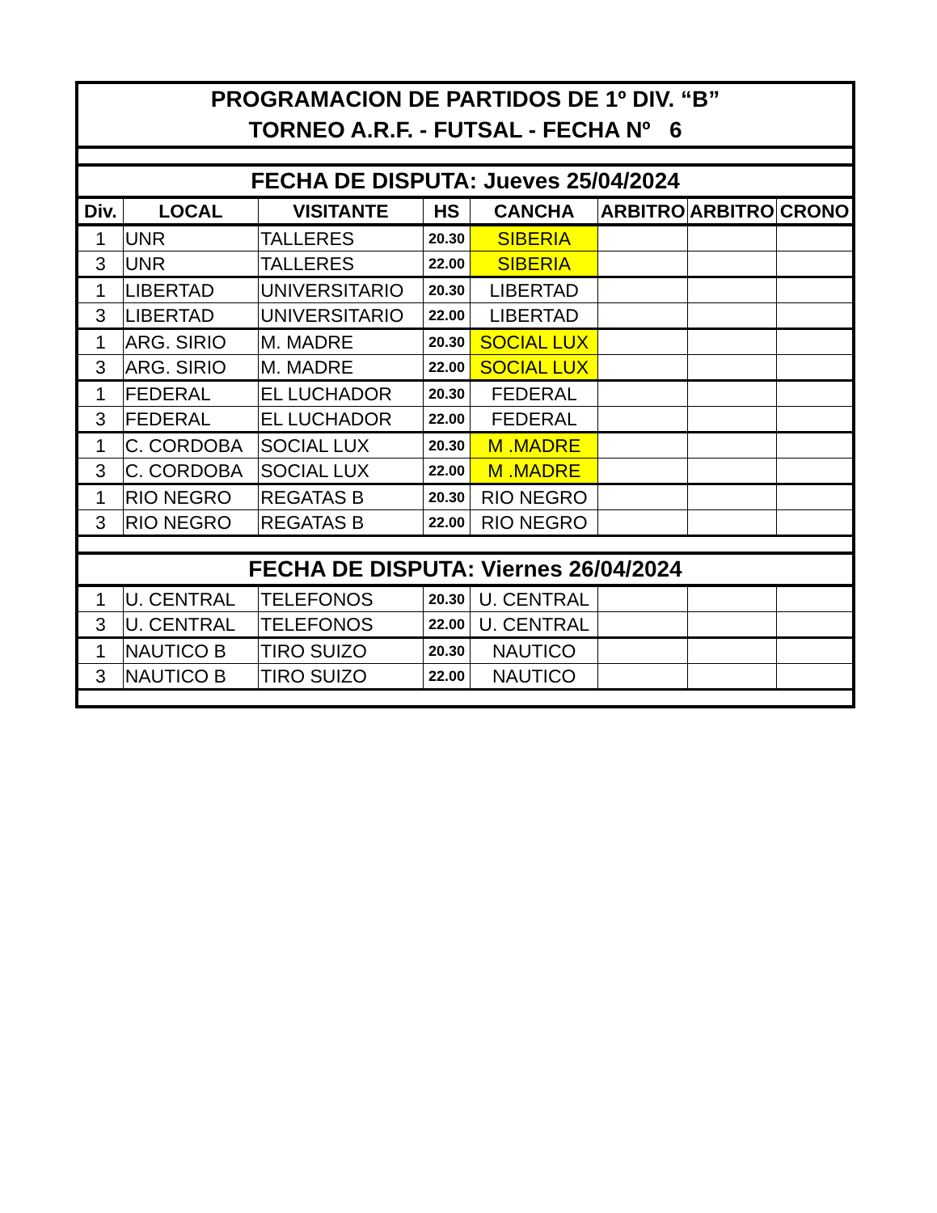| PROGRAMACION DE PARTIDOS DE 1º DIV. “B” TORNEO A.R.F. - FUTSAL - FECHA Nº 6 | | | | | | | |
| FECHA DE DISPUTA: Jueves 25/04/2024 | | | | | | | |
| Div. | LOCAL | VISITANTE | HS | CANCHA | ARBITRO | ARBITRO | CRONO |
| 1 | UNR | TALLERES | 20.30 | SIBERIA | | | |
| 3 | UNR | TALLERES | 22.00 | SIBERIA | | | |
| 1 | LIBERTAD | UNIVERSITARIO | 20.30 | LIBERTAD | | | |
| 3 | LIBERTAD | UNIVERSITARIO | 22.00 | LIBERTAD | | | |
| 1 | ARG. SIRIO | M. MADRE | 20.30 | SOCIAL LUX | | | |
| 3 | ARG. SIRIO | M. MADRE | 22.00 | SOCIAL LUX | | | |
| 1 | FEDERAL | EL LUCHADOR | 20.30 | FEDERAL | | | |
| 3 | FEDERAL | EL LUCHADOR | 22.00 | FEDERAL | | | |
| 1 | C. CORDOBA | SOCIAL LUX | 20.30 | M .MADRE | | | |
| 3 | C. CORDOBA | SOCIAL LUX | 22.00 | M .MADRE | | | |
| 1 | RIO NEGRO | REGATAS B | 20.30 | RIO NEGRO | | | |
| 3 | RIO NEGRO | REGATAS B | 22.00 | RIO NEGRO | | | |
| FECHA DE DISPUTA: Viernes 26/04/2024 | | | | | | | |
| 1 | U. CENTRAL | TELEFONOS | 20.30 | U. CENTRAL | | | |
| 3 | U. CENTRAL | TELEFONOS | 22.00 | U. CENTRAL | | | |
| 1 | NAUTICO B | TIRO SUIZO | 20.30 | NAUTICO | | | |
| 3 | NAUTICO B | TIRO SUIZO | 22.00 | NAUTICO | | | |